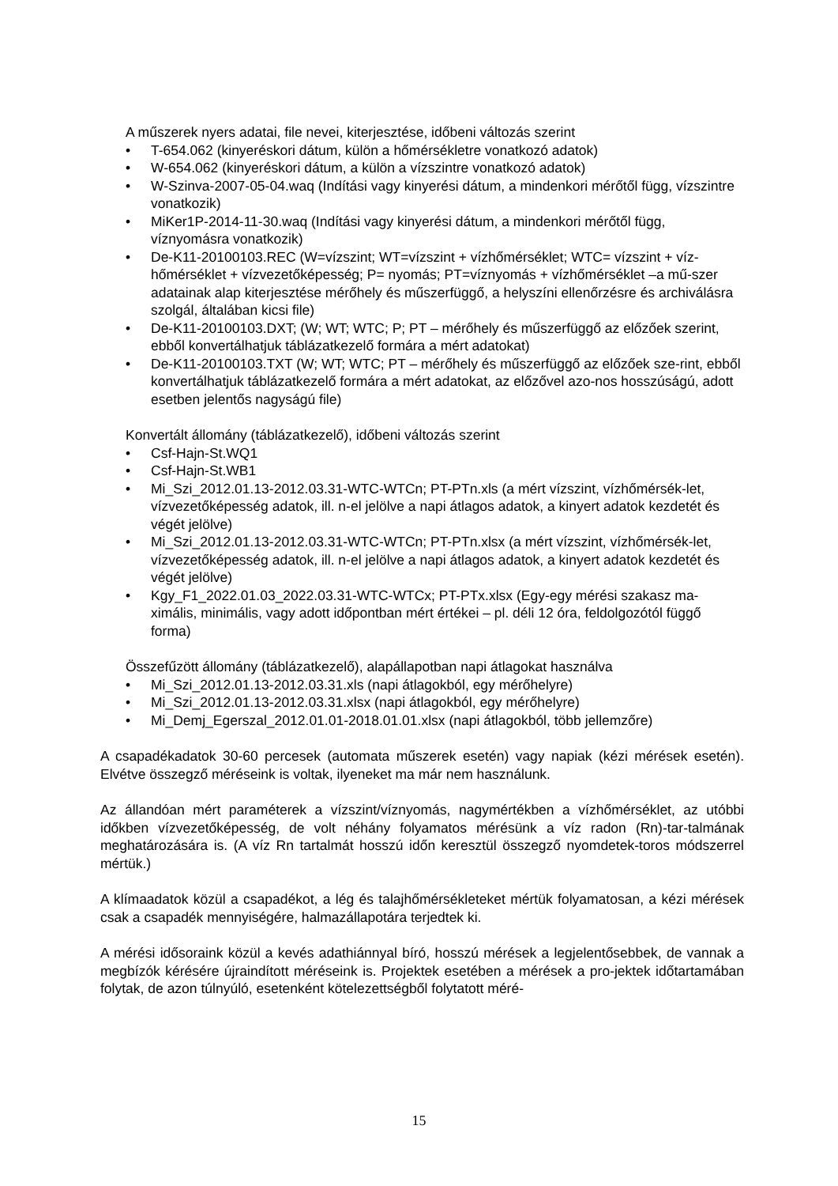A műszerek nyers adatai, file nevei, kiterjesztése, időbeni változás szerint
• T-654.062 (kinyeréskori dátum, külön a hőmérsékletre vonatkozó adatok)
• W-654.062 (kinyeréskori dátum, a külön a vízszintre vonatkozó adatok)
• W-Szinva-2007-05-04.waq (Indítási vagy kinyerési dátum, a mindenkori mérőtől függ, vízszintre vonatkozik)
• MiKer1P-2014-11-30.waq (Indítási vagy kinyerési dátum, a mindenkori mérőtől függ, víznyomásra vonatkozik)
• De-K11-20100103.REC (W=vízszint; WT=vízszint + vízhőmérséklet; WTC= vízszint + víz-hőmérséklet + vízvezetőképesség; P= nyomás; PT=víznyomás + vízhőmérséklet –a mű-szer adatainak alap kiterjesztése mérőhely és műszerfüggő, a helyszíni ellenőrzésre és archiválásra szolgál, általában kicsi file)
• De-K11-20100103.DXT; (W; WT; WTC; P; PT – mérőhely és műszerfüggő az előzőek szerint, ebből konvertálhatjuk táblázatkezelő formára a mért adatokat)
• De-K11-20100103.TXT (W; WT; WTC; PT – mérőhely és műszerfüggő az előzőek sze-rint, ebből konvertálhatjuk táblázatkezelő formára a mért adatokat, az előzővel azo-nos hosszúságú, adott esetben jelentős nagyságú file)
Konvertált állomány (táblázatkezelő), időbeni változás szerint
• Csf-Hajn-St.WQ1
• Csf-Hajn-St.WB1
• Mi_Szi_2012.01.13-2012.03.31-WTC-WTCn; PT-PTn.xls (a mért vízszint, vízhőmérsék-let, vízvezetőképesség adatok, ill. n-el jelölve a napi átlagos adatok, a kinyert adatok kezdetét és végét jelölve)
• Mi_Szi_2012.01.13-2012.03.31-WTC-WTCn; PT-PTn.xlsx (a mért vízszint, vízhőmérsék-let, vízvezetőképesség adatok, ill. n-el jelölve a napi átlagos adatok, a kinyert adatok kezdetét és végét jelölve)
• Kgy_F1_2022.01.03_2022.03.31-WTC-WTCx; PT-PTx.xlsx (Egy-egy mérési szakasz ma-ximális, minimális, vagy adott időpontban mért értékei – pl. déli 12 óra, feldolgozótól függő forma)
Összefűzött állomány (táblázatkezelő), alapállapotban napi átlagokat használva
• Mi_Szi_2012.01.13-2012.03.31.xls (napi átlagokból, egy mérőhelyre)
• Mi_Szi_2012.01.13-2012.03.31.xlsx (napi átlagokból, egy mérőhelyre)
• Mi_Demj_Egerszal_2012.01.01-2018.01.01.xlsx (napi átlagokból, több jellemzőre)
A csapadékadatok 30-60 percesek (automata műszerek esetén) vagy napiak (kézi mérések esetén). Elvétve összegző méréseink is voltak, ilyeneket ma már nem használunk.
Az állandóan mért paraméterek a vízszint/víznyomás, nagymértékben a vízhőmérséklet, az utóbbi időkben vízvezetőképesség, de volt néhány folyamatos mérésünk a víz radon (Rn)-tar-talmának meghatározására is. (A víz Rn tartalmát hosszú időn keresztül összegző nyomdetek-toros módszerrel mértük.)
A klímaadatok közül a csapadékot, a lég és talajhőmérsékleteket mértük folyamatosan, a kézi mérések csak a csapadék mennyiségére, halmazállapotára terjedtek ki.
A mérési idősoraink közül a kevés adathiánnyal bíró, hosszú mérések a legjelentősebbek, de vannak a megbízók kérésére újraindított méréseink is. Projektek esetében a mérések a pro-jektek időtartamában folytak, de azon túlnyúló, esetenként kötelezettségből folytatott méré-
15